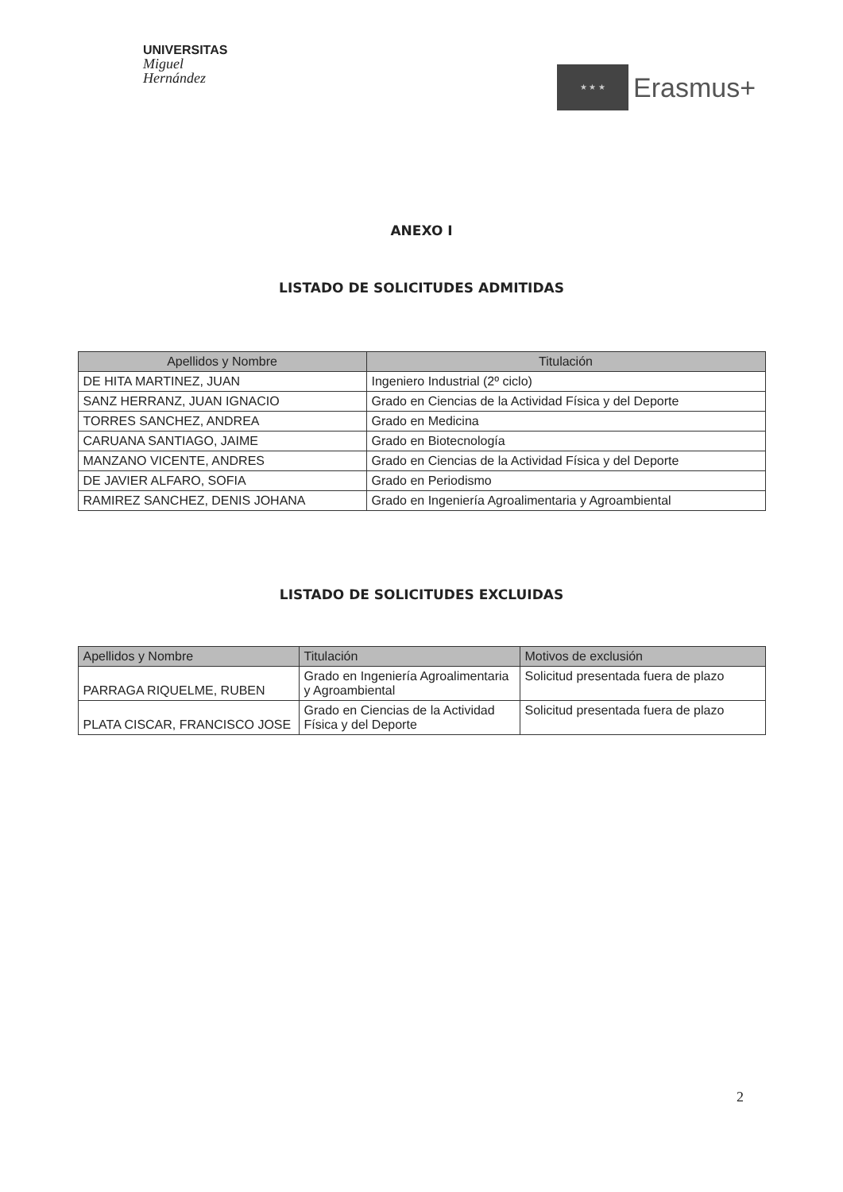UNIVERSITAS
Miguel
Hernández
★ ★ ★
Erasmus+
ANEXO I
LISTADO DE SOLICITUDES ADMITIDAS
| Apellidos y Nombre | Titulación |
| --- | --- |
| DE HITA MARTINEZ, JUAN | Ingeniero Industrial (2º ciclo) |
| SANZ HERRANZ, JUAN IGNACIO | Grado en Ciencias de la Actividad Física y del Deporte |
| TORRES SANCHEZ, ANDREA | Grado en Medicina |
| CARUANA SANTIAGO, JAIME | Grado en Biotecnología |
| MANZANO VICENTE, ANDRES | Grado en Ciencias de la Actividad Física y del Deporte |
| DE JAVIER ALFARO, SOFIA | Grado en Periodismo |
| RAMIREZ SANCHEZ, DENIS JOHANA | Grado en Ingeniería Agroalimentaria y Agroambiental |
LISTADO DE SOLICITUDES EXCLUIDAS
| Apellidos y Nombre | Titulación | Motivos de exclusión |
| --- | --- | --- |
| PARRAGA RIQUELME, RUBEN | Grado en Ingeniería Agroalimentaria y Agroambiental | Solicitud presentada fuera de plazo |
| PLATA CISCAR, FRANCISCO JOSE | Grado en Ciencias de la Actividad Física y del Deporte | Solicitud presentada fuera de plazo |
2